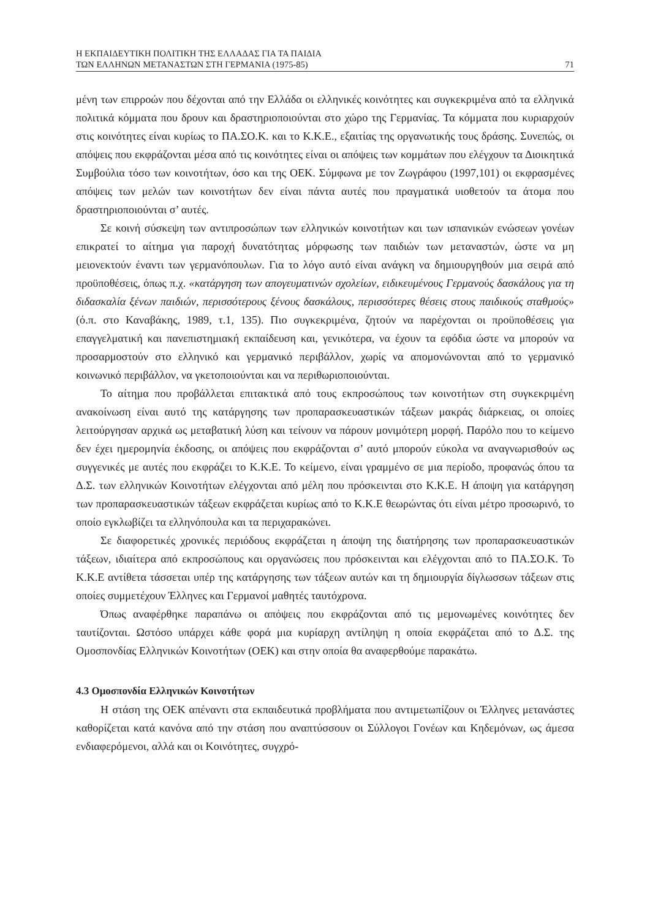Η ΕΚΠΑΙΔΕΥΤΙΚΗ ΠΟΛΙΤΙΚΗ ΤΗΣ ΕΛΛΑΔΑΣ ΓΙΑ ΤΑ ΠΑΙΔΙΑ
ΤΩΝ ΕΛΛΗΝΩΝ ΜΕΤΑΝΑΣΤΩΝ ΣΤΗ ΓΕΡΜΑΝΙΑ (1975-85) 71
μένη των επιρροών που δέχονται από την Ελλάδα οι ελληνικές κοινότητες και συγκεκριμένα από τα ελληνικά πολιτικά κόμματα που δρουν και δραστηριοποιούνται στο χώρο της Γερμανίας. Τα κόμματα που κυριαρχούν στις κοινότητες είναι κυρίως το ΠΑ.ΣΟ.Κ. και το Κ.Κ.Ε., εξαιτίας της οργανωτικής τους δράσης. Συνεπώς, οι απόψεις που εκφράζονται μέσα από τις κοινότητες είναι οι απόψεις των κομμάτων που ελέγχουν τα Διοικητικά Συμβούλια τόσο των κοινοτήτων, όσο και της ΟΕΚ. Σύμφωνα με τον Ζωγράφου (1997,101) οι εκφρασμένες απόψεις των μελών των κοινοτήτων δεν είναι πάντα αυτές που πραγματικά υιοθετούν τα άτομα που δραστηριοποιούνται σ’ αυτές.
Σε κοινή σύσκεψη των αντιπροσώπων των ελληνικών κοινοτήτων και των ισπανικών ενώσεων γονέων επικρατεί το αίτημα για παροχή δυνατότητας μόρφωσης των παιδιών των μεταναστών, ώστε να μη μειονεκτούν έναντι των γερμανόπουλων. Για το λόγο αυτό είναι ανάγκη να δημιουργηθούν μια σειρά από προϋποθέσεις, όπως π.χ. «κατάργηση των απογευματινών σχολείων, ειδικευμένους Γερμανούς δασκάλους για τη διδασκαλία ξένων παιδιών, περισσότερους ξένους δασκάλους, περισσότερες θέσεις στους παιδικούς σταθμούς» (ό.π. στο Καναβάκης, 1989, τ.1, 135). Πιο συγκεκριμένα, ζητούν να παρέχονται οι προϋποθέσεις για επαγγελματική και πανεπιστημιακή εκπαίδευση και, γενικότερα, να έχουν τα εφόδια ώστε να μπορούν να προσαρμοστούν στο ελληνικό και γερμανικό περιβάλλον, χωρίς να απομονώνονται από το γερμανικό κοινωνικό περιβάλλον, να γκετοποιούνται και να περιθωριοποιούνται.
Το αίτημα που προβάλλεται επιτακτικά από τους εκπροσώπους των κοινοτήτων στη συγκεκριμένη ανακοίνωση είναι αυτό της κατάργησης των προπαρασκευαστικών τάξεων μακράς διάρκειας, οι οποίες λειτούργησαν αρχικά ως μεταβατική λύση και τείνουν να πάρουν μονιμότερη μορφή. Παρόλο που το κείμενο δεν έχει ημερομηνία έκδοσης, οι απόψεις που εκφράζονται σ’ αυτό μπορούν εύκολα να αναγνωρισθούν ως συγγενικές με αυτές που εκφράζει το Κ.Κ.Ε. Το κείμενο, είναι γραμμένο σε μια περίοδο, προφανώς όπου τα Δ.Σ. των ελληνικών Κοινοτήτων ελέγχονται από μέλη που πρόσκεινται στο Κ.Κ.Ε. Η άποψη για κατάργηση των προπαρασκευαστικών τάξεων εκφράζεται κυρίως από το Κ.Κ.Ε θεωρώντας ότι είναι μέτρο προσωρινό, το οποίο εγκλωβίζει τα ελληνόπουλα και τα περιχαρακώνει.
Σε διαφορετικές χρονικές περιόδους εκφράζεται η άποψη της διατήρησης των προπαρασκευαστικών τάξεων, ιδιαίτερα από εκπροσώπους και οργανώσεις που πρόσκεινται και ελέγχονται από το ΠΑ.ΣΟ.Κ. Το Κ.Κ.Ε αντίθετα τάσσεται υπέρ της κατάργησης των τάξεων αυτών και τη δημιουργία δίγλωσσων τάξεων στις οποίες συμμετέχουν Έλληνες και Γερμανοί μαθητές ταυτόχρονα.
Όπως αναφέρθηκε παραπάνω οι απόψεις που εκφράζονται από τις μεμονωμένες κοινότητες δεν ταυτίζονται. Ωστόσο υπάρχει κάθε φορά μια κυρίαρχη αντίληψη η οποία εκφράζεται από το Δ.Σ. της Ομοσπονδίας Ελληνικών Κοινοτήτων (ΟΕΚ) και στην οποία θα αναφερθούμε παρακάτω.
4.3 Ομοσπονδία Ελληνικών Κοινοτήτων
Η στάση της ΟΕΚ απέναντι στα εκπαιδευτικά προβλήματα που αντιμετωπίζουν οι Έλληνες μετανάστες καθορίζεται κατά κανόνα από την στάση που αναπτύσσουν οι Σύλλογοι Γονέων και Κηδεμόνων, ως άμεσα ενδιαφερόμενοι, αλλά και οι Κοινότητες, συγχρό-